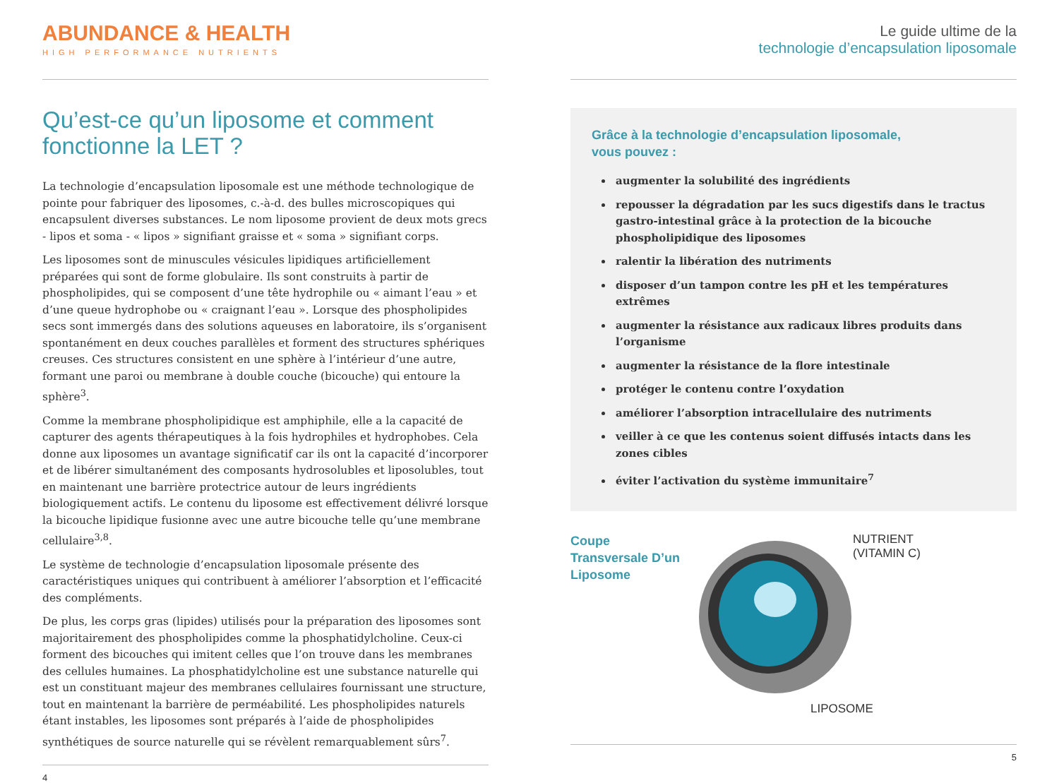ABUNDANCE & HEALTH
HIGH PERFORMANCE NUTRIENTS
Qu’est-ce qu’un liposome et comment fonctionne la LET ?
La technologie d’encapsulation liposomale est une méthode technologique de pointe pour fabriquer des liposomes, c.-à-d. des bulles microscopiques qui encapsulent diverses substances. Le nom liposome provient de deux mots grecs - lipos et soma - « lipos » signifiant graisse et « soma » signifiant corps.
Les liposomes sont de minuscules vésicules lipidiques artificiellement préparées qui sont de forme globulaire. Ils sont construits à partir de phospholipides, qui se composent d’une tête hydrophile ou « aimant l’eau » et d’une queue hydrophobe ou « craignant l’eau ». Lorsque des phospholipides secs sont immergés dans des solutions aqueuses en laboratoire, ils s’organisent spontanément en deux couches parallèles et forment des structures sphériques creuses. Ces structures consistent en une sphère à l’intérieur d’une autre, formant une paroi ou membrane à double couche (bicouche) qui entoure la sphère<sup>3</sup>.
Comme la membrane phospholipidique est amphiphile, elle a la capacité de capturer des agents thérapeutiques à la fois hydrophiles et hydrophobes. Cela donne aux liposomes un avantage significatif car ils ont la capacité d’incorporer et de libérer simultanément des composants hydrosolubles et liposolubles, tout en maintenant une barrière protectrice autour de leurs ingrédients biologiquement actifs. Le contenu du liposome est effectivement délivré lorsque la bicouche lipidique fusionne avec une autre bicouche telle qu’une membrane cellulaire<sup>3,8</sup>.
Le système de technologie d’encapsulation liposomale présente des caractéristiques uniques qui contribuent à améliorer l’absorption et l’efficacité des compléments.
De plus, les corps gras (lipides) utilisés pour la préparation des liposomes sont majoritairement des phospholipides comme la phosphatidylcholine. Ceux-ci forment des bicouches qui imitent celles que l’on trouve dans les membranes des cellules humaines. La phosphatidylcholine est une substance naturelle qui est un constituant majeur des membranes cellulaires fournissant une structure, tout en maintenant la barrière de perméabilité. Les phospholipides naturels étant instables, les liposomes sont préparés à l’aide de phospholipides synthétiques de source naturelle qui se révèlent remarquablement sûrs<sup>7</sup>.
4
Le guide ultime de la
technologie d’encapsulation liposomale
Grâce à la technologie d’encapsulation liposomale,
vous pouvez :
augmenter la solubilité des ingrédients
repousser la dégradation par les sucs digestifs dans le tractus gastro-intestinal grâce à la protection de la bicouche phospholipidique des liposomes
ralentir la libération des nutriments
disposer d’un tampon contre les pH et les températures extrêmes
augmenter la résistance aux radicaux libres produits dans l’organisme
augmenter la résistance de la flore intestinale
protéger le contenu contre l’oxydation
améliorer l’absorption intracellulaire des nutriments
veiller à ce que les contenus soient diffusés intacts dans les zones cibles
éviter l’activation du système immunitaire<sup>7</sup>
Coupe Transversale D’un Liposome
NUTRIENT
(VITAMIN C)
LIPOSOME
5